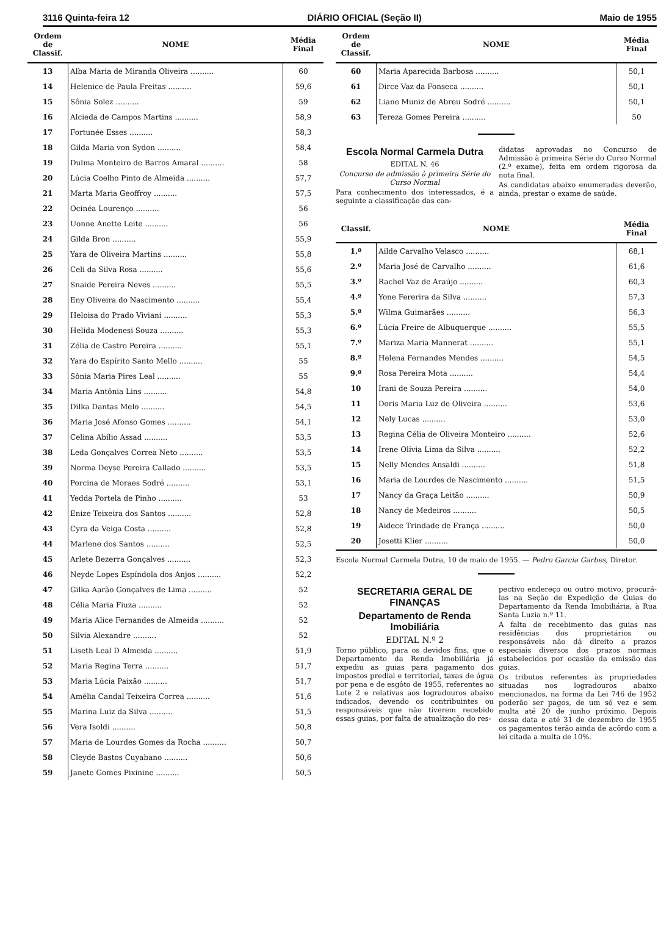3116 Quinta-feira 12 DIÁRIO OFICIAL (Seção II) Maio de 1955
| Ordem de Classif. | NOME | Média Final |
| --- | --- | --- |
| 13 | Alba Maria de Miranda Oliveira .......... | 60 |
| 14 | Helenice de Paula Freitas .......... | 59,6 |
| 15 | Sônia Solez .......... | 59 |
| 16 | Alcieda de Campos Martins .......... | 58,9 |
| 17 | Fortunée Esses .......... | 58,3 |
| 18 | Gilda Maria von Sydon .......... | 58,4 |
| 19 | Dulma Monteiro de Barros Amaral .......... | 58 |
| 20 | Lúcia Coelho Pinto de Almeida .......... | 57,7 |
| 21 | Marta Maria Geoffroy .......... | 57,5 |
| 22 | Ocinéa Lourenço .......... | 56 |
| 23 | Uonne Anette Leite .......... | 56 |
| 24 | Gilda Bron .......... | 55,9 |
| 25 | Yara de Oliveira Martins .......... | 55,8 |
| 26 | Celi da Silva Rosa .......... | 55,6 |
| 27 | Snaide Pereira Neves .......... | 55,5 |
| 28 | Eny Oliveira do Nascimento .......... | 55,4 |
| 29 | Heloisa do Prado Viviani .......... | 55,3 |
| 30 | Helida Modenesi Souza .......... | 55,3 |
| 31 | Zélia de Castro Pereira .......... | 55,1 |
| 32 | Yara do Espírito Santo Mello .......... | 55 |
| 33 | Sônia Maria Pires Leal .......... | 55 |
| 34 | Maria Antônia Lins .......... | 54,8 |
| 35 | Dilka Dantas Melo .......... | 54,5 |
| 36 | Maria José Afonso Gomes .......... | 54,1 |
| 37 | Celina Abílio Assad .......... | 53,5 |
| 38 | Leda Gonçalves Correa Neto .......... | 53,5 |
| 39 | Norma Deyse Pereira Callado .......... | 53,5 |
| 40 | Porcina de Moraes Sodré .......... | 53,1 |
| 41 | Yedda Portela de Pinho .......... | 53 |
| 42 | Enize Teixeira dos Santos .......... | 52,8 |
| 43 | Cyra da Veiga Costa .......... | 52,8 |
| 44 | Marlene dos Santos .......... | 52,5 |
| 45 | Arlete Bezerra Gonçalves .......... | 52,3 |
| 46 | Neyde Lopes Espíndola dos Anjos .......... | 52,2 |
| 47 | Gilka Aarão Gonçalves de Lima .......... | 52 |
| 48 | Célia Maria Fiuza .......... | 52 |
| 49 | Maria Alice Fernandes de Almeida .......... | 52 |
| 50 | Silvia Alexandre .......... | 52 |
| 51 | Liseth Leal D Almeida .......... | 51,9 |
| 52 | Maria Regina Terra .......... | 51,7 |
| 53 | Maria Lúcia Paixão .......... | 51,7 |
| 54 | Amélia Candal Teixeira Correa .......... | 51,6 |
| 55 | Marina Luiz da Silva .......... | 51,5 |
| 56 | Vera Isoldi .......... | 50,8 |
| 57 | Maria de Lourdes Gomes da Rocha .......... | 50,7 |
| 58 | Cleyde Bastos Cuyabano .......... | 50,6 |
| 59 | Janete Gomes Pixinine .......... | 50,5 |
| Ordem de Classif. | NOME | Média Final |
| --- | --- | --- |
| 60 | Maria Aparecida Barbosa .......... | 50,1 |
| 61 | Dirce Vaz da Fonseca .......... | 50,1 |
| 62 | Liane Muniz de Abreu Sodré .......... | 50,1 |
| 63 | Tereza Gomes Pereira .......... | 50 |
Escola Normal Carmela Dutra
EDITAL N. 46
Concurso de admissão à primeira Série do Curso Normal
Para conhecimento dos interessados, é a seguinte a classificação das can-
didatas aprovadas no Concurso de Admissão à primeira Série do Curso Normal (2.º exame), feita em ordem rigorosa da nota final.
As candidatas abaixo enumeradas deverão, ainda, prestar o exame de saúde.
| Classif. | NOME | Média Final |
| --- | --- | --- |
| 1.º | Ailde Carvalho Velasco .......... | 68,1 |
| 2.º | Maria José de Carvalho .......... | 61,6 |
| 3.º | Rachel Vaz de Araújo .......... | 60,3 |
| 4.º | Yone Fererira da Silva .......... | 57,3 |
| 5.º | Wilma Guimarães .......... | 56,3 |
| 6.º | Lúcia Freire de Albuquerque .......... | 55,5 |
| 7.º | Mariza Maria Mannerat .......... | 55,1 |
| 8.º | Helena Fernandes Mendes .......... | 54,5 |
| 9.º | Rosa Pereira Mota .......... | 54,4 |
| 10 | Irani de Souza Pereira .......... | 54,0 |
| 11 | Doris Maria Luz de Oliveira .......... | 53,6 |
| 12 | Nely Lucas .......... | 53,0 |
| 13 | Regina Célia de Oliveira Monteiro .......... | 52,6 |
| 14 | Irene Olívia Lima da Silva .......... | 52,2 |
| 15 | Nelly Mendes Ansaldi .......... | 51,8 |
| 16 | Maria de Lourdes de Nascimento .......... | 51,5 |
| 17 | Nancy da Graça Leitão .......... | 50,9 |
| 18 | Nancy de Medeiros .......... | 50,5 |
| 19 | Aidece Trindade de França .......... | 50,0 |
| 20 | Josetti Klier .......... | 50,0 |
Escola Normal Carmela Dutra, 10 de maio de 1955. — Pedro Garcia Garbes, Diretor.
SECRETARIA GERAL DE FINANÇAS
Departamento de Renda Imobiliária
EDITAL N.º 2
Torno público, para os devidos fins, que o Departamento da Renda Imobiliária já expediu as guias para pagamento dos impostos predial e territorial, taxas de água por pena e de esgôto de 1955, referentes ao Lote 2 e relativas aos logradouros abaixo indicados, devendo os contribuintes ou responsáveis que não tiverem recebido essas guias, por falta de atualização do res-
pectivo endereço ou outro motivo, procurá-las na Seção de Expedição de Guias do Departamento da Renda Imobiliária, à Rua Santa Luzia n.º 11.
A falta de recebimento das guias nas residências dos proprietários ou responsáveis não dá direito a prazos especiais diversos dos prazos normais estabelecidos por ocasião da emissão das guias.
Os tributos referentes às propriedades situadas nos logradouros abaixo mencionados, na forma da Lei 746 de 1952 poderão ser pagos, de um só vez e sem multa até 20 de junho próximo. Depois dessa data e até 31 de dezembro de 1955 os pagamentos terão ainda de acôrdo com a lei citada a multa de 10%.